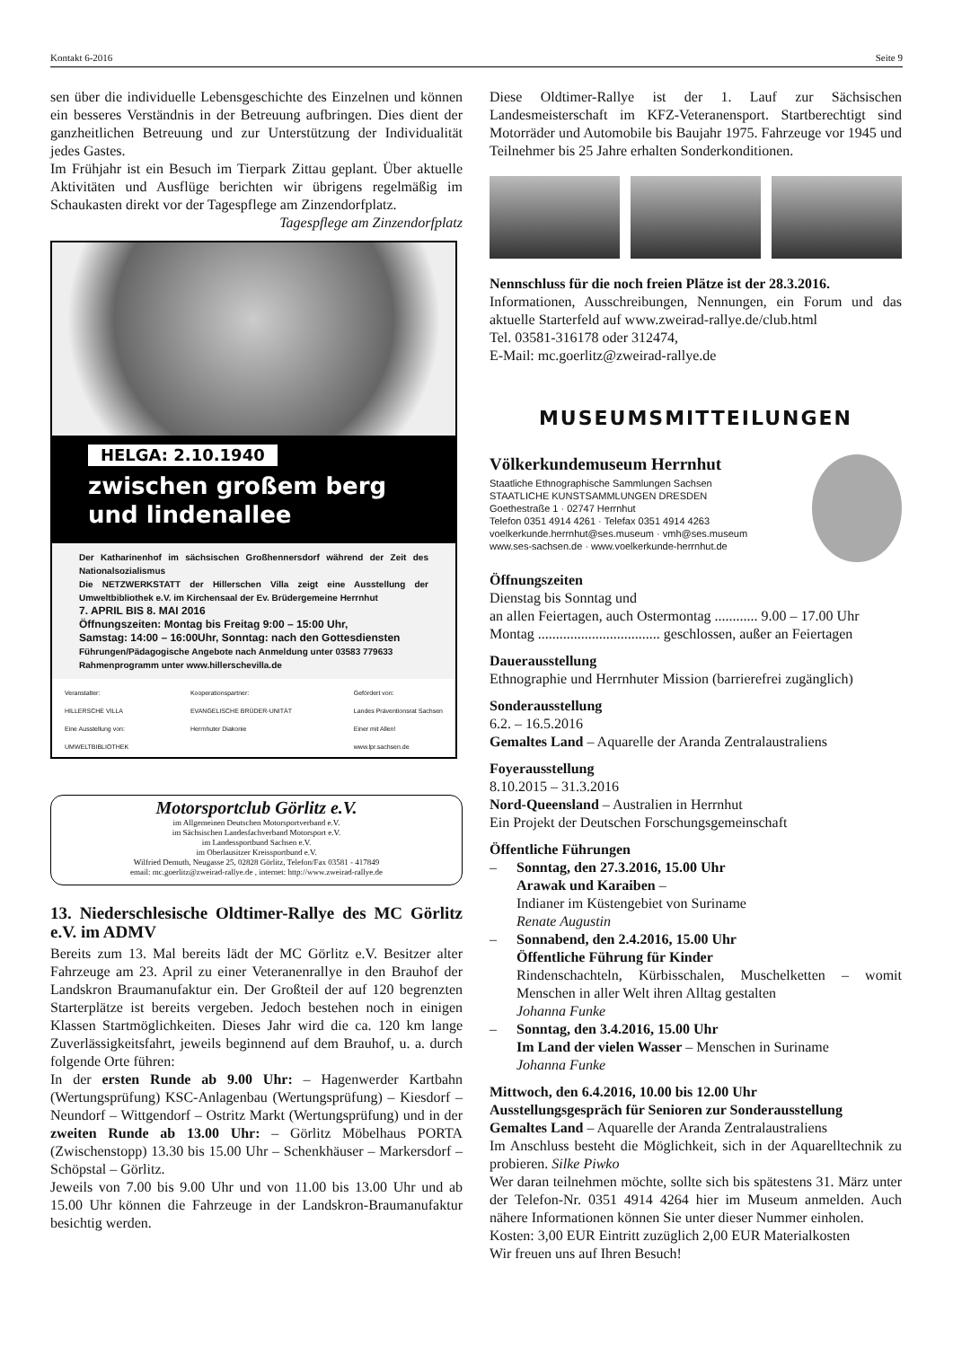Kontakt 6-2016 Seite 9
sen über die individuelle Lebensgeschichte des Einzelnen und können ein besseres Verständnis in der Betreuung aufbringen. Dies dient der ganzheitlichen Betreuung und zur Unterstützung der Individualität jedes Gastes.
Im Frühjahr ist ein Besuch im Tierpark Zittau geplant. Über aktuelle Aktivitäten und Ausflüge berichten wir übrigens regelmäßig im Schaukasten direkt vor der Tagespflege am Zinzendorfplatz. Tagespflege am Zinzendorfplatz
HELGA: 2.10.1940
zwischen großem berg
und lindenallee
Der Katharinenhof im sächsischen Großhennersdorf während der Zeit des Nationalsozialismus
Die NETZWERKSTATT der Hillerschen Villa zeigt eine Ausstellung der Umweltbibliothek e.V. im Kirchensaal der Ev. Brüdergemeine Herrnhut
7. APRIL BIS 8. MAI 2016
Öffnungszeiten: Montag bis Freitag 9:00 – 15:00 Uhr,
Samstag: 14:00 – 16:00Uhr, Sonntag: nach den Gottesdiensten
Führungen/Pädagogische Angebote nach Anmeldung unter 03583 779633
Rahmenprogramm unter www.hillerschevilla.de
Veranstalter:
HILLERSCHE VILLA
Eine Ausstellung von:
UMWELTBIBLIOTHEK
Kooperationspartner:
EVANGELISCHE BRÜDER-UNITÄT
Herrnhuter Diakonie
Gefördert von:
Landes Präventionsrat Sachsen
Einer mit Allen!
www.lpr.sachsen.de
Motorsportclub Görlitz e.V.
im Allgemeinen Deutschen Motorsportverband e.V.
im Sächsischen Landesfachverband Motorsport e.V.
im Landessportbund Sachsen e.V.
im Oberlausitzer Kreissportbund e.V.
Wilfried Demuth, Neugasse 25, 02828 Görlitz, Telefon/Fax 03581 - 417849
email: mc.goerlitz@zweirad-rallye.de , internet: http://www.zweirad-rallye.de
13. Niederschlesische Oldtimer-Rallye des MC Görlitz e.V. im ADMV
Bereits zum 13. Mal bereits lädt der MC Görlitz e.V. Besitzer alter Fahrzeuge am 23. April zu einer Veteranenrallye in den Brauhof der Landskron Braumanufaktur ein. Der Großteil der auf 120 begrenzten Starterplätze ist bereits vergeben. Jedoch bestehen noch in einigen Klassen Startmöglichkeiten. Dieses Jahr wird die ca. 120 km lange Zuverlässigkeitsfahrt, jeweils beginnend auf dem Brauhof, u. a. durch folgende Orte führen:
In der ersten Runde ab 9.00 Uhr: – Hagenwerder Kartbahn (Wertungsprüfung) KSC-Anlagenbau (Wertungsprüfung) – Kiesdorf – Neundorf – Wittgendorf – Ostritz Markt (Wertungsprüfung) und in der zweiten Runde ab 13.00 Uhr: – Görlitz Möbelhaus PORTA (Zwischenstopp) 13.30 bis 15.00 Uhr – Schenkhäuser – Markersdorf – Schöpstal – Görlitz.
Jeweils von 7.00 bis 9.00 Uhr und von 11.00 bis 13.00 Uhr und ab 15.00 Uhr können die Fahrzeuge in der Landskron-Braumanufaktur besichtig werden.
Diese Oldtimer-Rallye ist der 1. Lauf zur Sächsischen Landesmeisterschaft im KFZ-Veteranensport. Startberechtigt sind Motorräder und Automobile bis Baujahr 1975. Fahrzeuge vor 1945 und Teilnehmer bis 25 Jahre erhalten Sonderkonditionen.
Nennschluss für die noch freien Plätze ist der 28.3.2016.
Informationen, Ausschreibungen, Nennungen, ein Forum und das aktuelle Starterfeld auf www.zweirad-rallye.de/club.html
Tel. 03581-316178 oder 312474,
E-Mail: mc.goerlitz@zweirad-rallye.de
MUSEUMSMITTEILUNGEN
Völkerkundemuseum Herrnhut
Staatliche Ethnographische Sammlungen Sachsen
STAATLICHE KUNSTSAMMLUNGEN DRESDEN
Goethestraße 1 · 02747 Herrnhut
Telefon 0351 4914 4261 · Telefax 0351 4914 4263
voelkerkunde.herrnhut@ses.museum · vmh@ses.museum
www.ses-sachsen.de · www.voelkerkunde-herrnhut.de
Öffnungszeiten
Dienstag bis Sonntag und
an allen Feiertagen, auch Ostermontag ............ 9.00 – 17.00 Uhr
Montag .................................. geschlossen, außer an Feiertagen
Dauerausstellung
Ethnographie und Herrnhuter Mission (barrierefrei zugänglich)
Sonderausstellung
6.2. – 16.5.2016
Gemaltes Land – Aquarelle der Aranda Zentralaustraliens
Foyerausstellung
8.10.2015 – 31.3.2016
Nord-Queensland – Australien in Herrnhut
Ein Projekt der Deutschen Forschungsgemeinschaft
Öffentliche Führungen
– Sonntag, den 27.3.2016, 15.00 Uhr
Arawak und Karaiben –
Indianer im Küstengebiet von Suriname
Renate Augustin
– Sonnabend, den 2.4.2016, 15.00 Uhr
Öffentliche Führung für Kinder
Rindenschachteln, Kürbisschalen, Muschelketten – womit Menschen in aller Welt ihren Alltag gestalten
Johanna Funke
– Sonntag, den 3.4.2016, 15.00 Uhr
Im Land der vielen Wasser – Menschen in Suriname
Johanna Funke
Mittwoch, den 6.4.2016, 10.00 bis 12.00 Uhr
Ausstellungsgespräch für Senioren zur Sonderausstellung
Gemaltes Land – Aquarelle der Aranda Zentralaustraliens
Im Anschluss besteht die Möglichkeit, sich in der Aquarelltechnik zu probieren. Silke Piwko
Wer daran teilnehmen möchte, sollte sich bis spätestens 31. März unter der Telefon-Nr. 0351 4914 4264 hier im Museum anmelden. Auch nähere Informationen können Sie unter dieser Nummer einholen.
Kosten: 3,00 EUR Eintritt zuzüglich 2,00 EUR Materialkosten
Wir freuen uns auf Ihren Besuch!